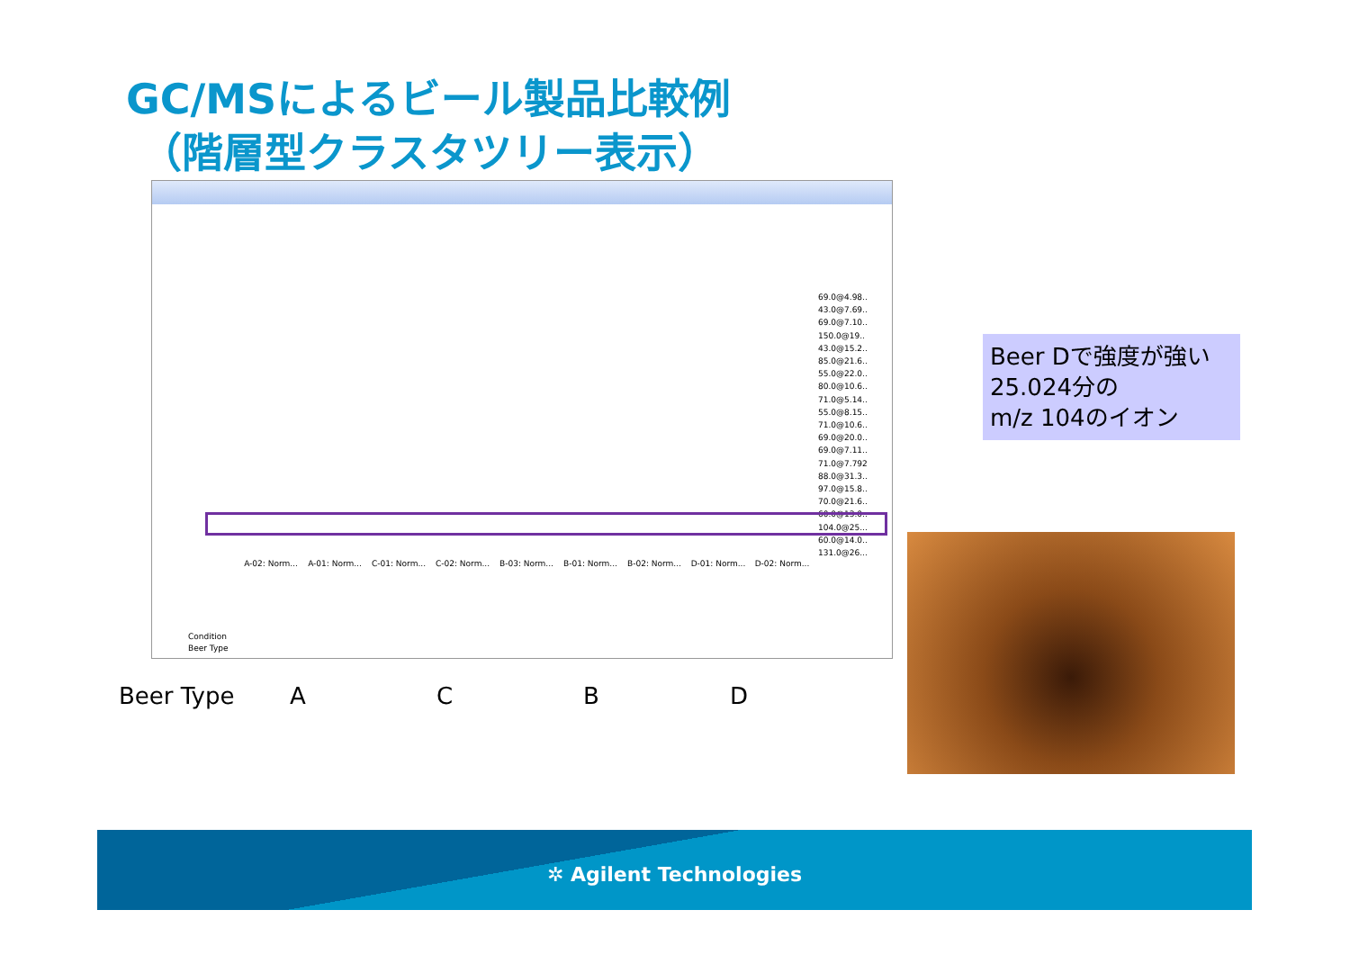GC/MSによるビール製品比較例
（階層型クラスタツリー表示）
69.0@4.98..
43.0@7.69..
69.0@7.10..
150.0@19..
43.0@15.2..
85.0@21.6..
55.0@22.0..
80.0@10.6..
71.0@5.14..
55.0@8.15..
71.0@10.6..
69.0@20.0..
69.0@7.11..
71.0@7.792
88.0@31.3..
97.0@15.8..
70.0@21.6..
60.0@13.0..
104.0@25...
60.0@14.0..
131.0@26...
A-02: Norm... A-01: Norm... C-01: Norm... C-02: Norm... B-03: Norm... B-01: Norm... B-02: Norm... D-01: Norm... D-02: Norm...
Condition
Beer Type
Beer Dで強度が強い
25.024分の
m/z 104のイオン
Beer Type ACBD
✲ Agilent Technologies